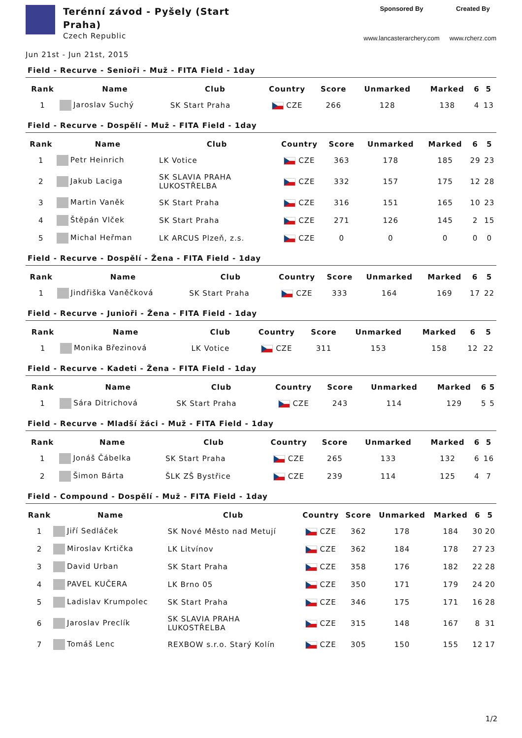Terénní závod - Pyšely (Start
Praha)
Czech Republic
Sponsored By
www.lancasterarchery.com
Created By
www.rcherz.com
Jun 21st - Jun 21st, 2015
Field - Recurve - Senioři - Muž - FITA Field - 1day
| Rank | Name | Club | Country | Score | Unmarked | Marked | 6 | 5 |
| --- | --- | --- | --- | --- | --- | --- | --- | --- |
| 1 | Jaroslav Suchý | SK Start Praha | CZE | 266 | 128 | 138 | 4 | 13 |
Field - Recurve - Dospělí - Muž - FITA Field - 1day
| Rank | Name | Club | Country | Score | Unmarked | Marked | 6 | 5 |
| --- | --- | --- | --- | --- | --- | --- | --- | --- |
| 1 | Petr Heinrich | LK Votice | CZE | 363 | 178 | 185 | 29 | 23 |
| 2 | Jakub Laciga | SK SLAVIA PRAHA LUKOSTŘELBA | CZE | 332 | 157 | 175 | 12 | 28 |
| 3 | Martin Vaněk | SK Start Praha | CZE | 316 | 151 | 165 | 10 | 23 |
| 4 | Štěpán Vlček | SK Start Praha | CZE | 271 | 126 | 145 | 2 | 15 |
| 5 | Michal Heřman | LK ARCUS Plzeň, z.s. | CZE | 0 | 0 | 0 | 0 | 0 |
Field - Recurve - Dospělí - Žena - FITA Field - 1day
| Rank | Name | Club | Country | Score | Unmarked | Marked | 6 | 5 |
| --- | --- | --- | --- | --- | --- | --- | --- | --- |
| 1 | Jindřiška Vaněčková | SK Start Praha | CZE | 333 | 164 | 169 | 17 | 22 |
Field - Recurve - Junioři - Žena - FITA Field - 1day
| Rank | Name | Club | Country | Score | Unmarked | Marked | 6 | 5 |
| --- | --- | --- | --- | --- | --- | --- | --- | --- |
| 1 | Monika Březinová | LK Votice | CZE | 311 | 153 | 158 | 12 | 22 |
Field - Recurve - Kadeti - Žena - FITA Field - 1day
| Rank | Name | Club | Country | Score | Unmarked | Marked | 6 | 5 |
| --- | --- | --- | --- | --- | --- | --- | --- | --- |
| 1 | Sára Ditrichová | SK Start Praha | CZE | 243 | 114 | 129 | 5 | 5 |
Field - Recurve - Mladší žáci - Muž - FITA Field - 1day
| Rank | Name | Club | Country | Score | Unmarked | Marked | 6 | 5 |
| --- | --- | --- | --- | --- | --- | --- | --- | --- |
| 1 | Jonáš Čábelka | SK Start Praha | CZE | 265 | 133 | 132 | 6 | 16 |
| 2 | Šimon Bárta | ŠLK ZŠ Bystřice | CZE | 239 | 114 | 125 | 4 | 7 |
Field - Compound - Dospělí - Muž - FITA Field - 1day
| Rank | Name | Club | Country | Score | Unmarked | Marked | 6 | 5 |
| --- | --- | --- | --- | --- | --- | --- | --- | --- |
| 1 | Jiří Sedláček | SK Nové Město nad Metují | CZE | 362 | 178 | 184 | 30 | 20 |
| 2 | Miroslav Krtička | LK Litvínov | CZE | 362 | 184 | 178 | 27 | 23 |
| 3 | David Urban | SK Start Praha | CZE | 358 | 176 | 182 | 22 | 28 |
| 4 | PAVEL KUČERA | LK Brno 05 | CZE | 350 | 171 | 179 | 24 | 20 |
| 5 | Ladislav Krumpolec | SK Start Praha | CZE | 346 | 175 | 171 | 16 | 28 |
| 6 | Jaroslav Preclík | SK SLAVIA PRAHA LUKOSTŘELBA | CZE | 315 | 148 | 167 | 8 | 31 |
| 7 | Tomáš Lenc | REXBOW s.r.o. Starý Kolín | CZE | 305 | 150 | 155 | 12 | 17 |
1/2